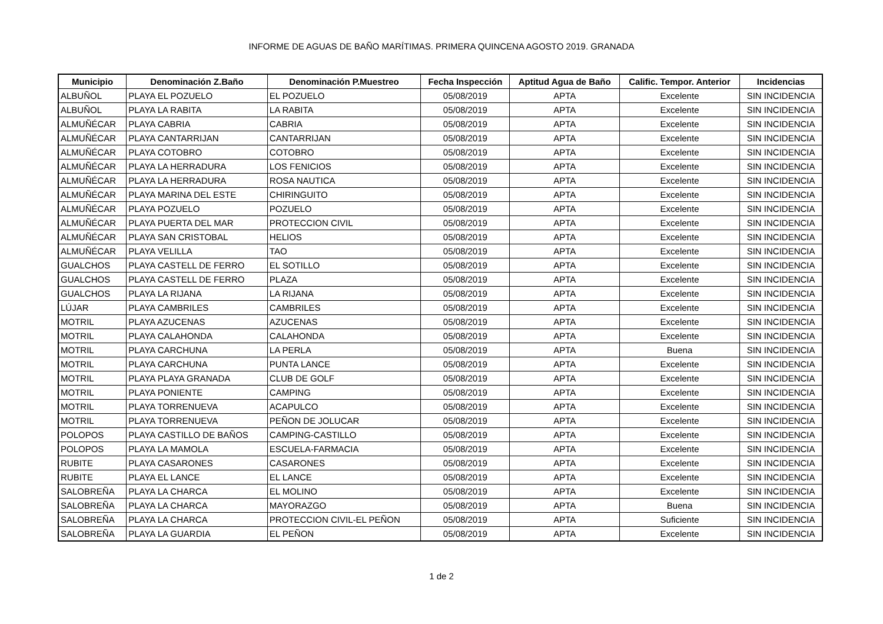INFORME DE AGUAS DE BAÑO MARÍTIMAS. PRIMERA QUINCENA AGOSTO 2019. GRANADA
| Municipio | Denominación Z.Baño | Denominación P.Muestreo | Fecha Inspección | Aptitud Agua de Baño | Calific. Tempor. Anterior | Incidencias |
| --- | --- | --- | --- | --- | --- | --- |
| ALBUÑOL | PLAYA EL POZUELO | EL POZUELO | 05/08/2019 | APTA | Excelente | SIN INCIDENCIA |
| ALBUÑOL | PLAYA LA RABITA | LA RABITA | 05/08/2019 | APTA | Excelente | SIN INCIDENCIA |
| ALMUÑÉCAR | PLAYA CABRIA | CABRIA | 05/08/2019 | APTA | Excelente | SIN INCIDENCIA |
| ALMUÑÉCAR | PLAYA CANTARRIJAN | CANTARRIJAN | 05/08/2019 | APTA | Excelente | SIN INCIDENCIA |
| ALMUÑÉCAR | PLAYA COTOBRO | COTOBRO | 05/08/2019 | APTA | Excelente | SIN INCIDENCIA |
| ALMUÑÉCAR | PLAYA LA HERRADURA | LOS FENICIOS | 05/08/2019 | APTA | Excelente | SIN INCIDENCIA |
| ALMUÑÉCAR | PLAYA LA HERRADURA | ROSA NAUTICA | 05/08/2019 | APTA | Excelente | SIN INCIDENCIA |
| ALMUÑÉCAR | PLAYA MARINA DEL ESTE | CHIRINGUITO | 05/08/2019 | APTA | Excelente | SIN INCIDENCIA |
| ALMUÑÉCAR | PLAYA POZUELO | POZUELO | 05/08/2019 | APTA | Excelente | SIN INCIDENCIA |
| ALMUÑÉCAR | PLAYA PUERTA DEL MAR | PROTECCION CIVIL | 05/08/2019 | APTA | Excelente | SIN INCIDENCIA |
| ALMUÑÉCAR | PLAYA SAN CRISTOBAL | HELIOS | 05/08/2019 | APTA | Excelente | SIN INCIDENCIA |
| ALMUÑÉCAR | PLAYA VELILLA | TAO | 05/08/2019 | APTA | Excelente | SIN INCIDENCIA |
| GUALCHOS | PLAYA CASTELL DE FERRO | EL SOTILLO | 05/08/2019 | APTA | Excelente | SIN INCIDENCIA |
| GUALCHOS | PLAYA CASTELL DE FERRO | PLAZA | 05/08/2019 | APTA | Excelente | SIN INCIDENCIA |
| GUALCHOS | PLAYA LA RIJANA | LA RIJANA | 05/08/2019 | APTA | Excelente | SIN INCIDENCIA |
| LÚJAR | PLAYA CAMBRILES | CAMBRILES | 05/08/2019 | APTA | Excelente | SIN INCIDENCIA |
| MOTRIL | PLAYA AZUCENAS | AZUCENAS | 05/08/2019 | APTA | Excelente | SIN INCIDENCIA |
| MOTRIL | PLAYA CALAHONDA | CALAHONDA | 05/08/2019 | APTA | Excelente | SIN INCIDENCIA |
| MOTRIL | PLAYA CARCHUNA | LA PERLA | 05/08/2019 | APTA | Buena | SIN INCIDENCIA |
| MOTRIL | PLAYA CARCHUNA | PUNTA LANCE | 05/08/2019 | APTA | Excelente | SIN INCIDENCIA |
| MOTRIL | PLAYA PLAYA GRANADA | CLUB DE GOLF | 05/08/2019 | APTA | Excelente | SIN INCIDENCIA |
| MOTRIL | PLAYA PONIENTE | CAMPING | 05/08/2019 | APTA | Excelente | SIN INCIDENCIA |
| MOTRIL | PLAYA TORRENUEVA | ACAPULCO | 05/08/2019 | APTA | Excelente | SIN INCIDENCIA |
| MOTRIL | PLAYA TORRENUEVA | PEÑON DE JOLUCAR | 05/08/2019 | APTA | Excelente | SIN INCIDENCIA |
| POLOPOS | PLAYA CASTILLO DE BAÑOS | CAMPING-CASTILLO | 05/08/2019 | APTA | Excelente | SIN INCIDENCIA |
| POLOPOS | PLAYA LA MAMOLA | ESCUELA-FARMACIA | 05/08/2019 | APTA | Excelente | SIN INCIDENCIA |
| RUBITE | PLAYA CASARONES | CASARONES | 05/08/2019 | APTA | Excelente | SIN INCIDENCIA |
| RUBITE | PLAYA EL LANCE | EL LANCE | 05/08/2019 | APTA | Excelente | SIN INCIDENCIA |
| SALOBREÑA | PLAYA LA CHARCA | EL MOLINO | 05/08/2019 | APTA | Excelente | SIN INCIDENCIA |
| SALOBREÑA | PLAYA LA CHARCA | MAYORAZGO | 05/08/2019 | APTA | Buena | SIN INCIDENCIA |
| SALOBREÑA | PLAYA LA CHARCA | PROTECCION CIVIL-EL PEÑON | 05/08/2019 | APTA | Suficiente | SIN INCIDENCIA |
| SALOBREÑA | PLAYA LA GUARDIA | EL PEÑON | 05/08/2019 | APTA | Excelente | SIN INCIDENCIA |
1 de 2